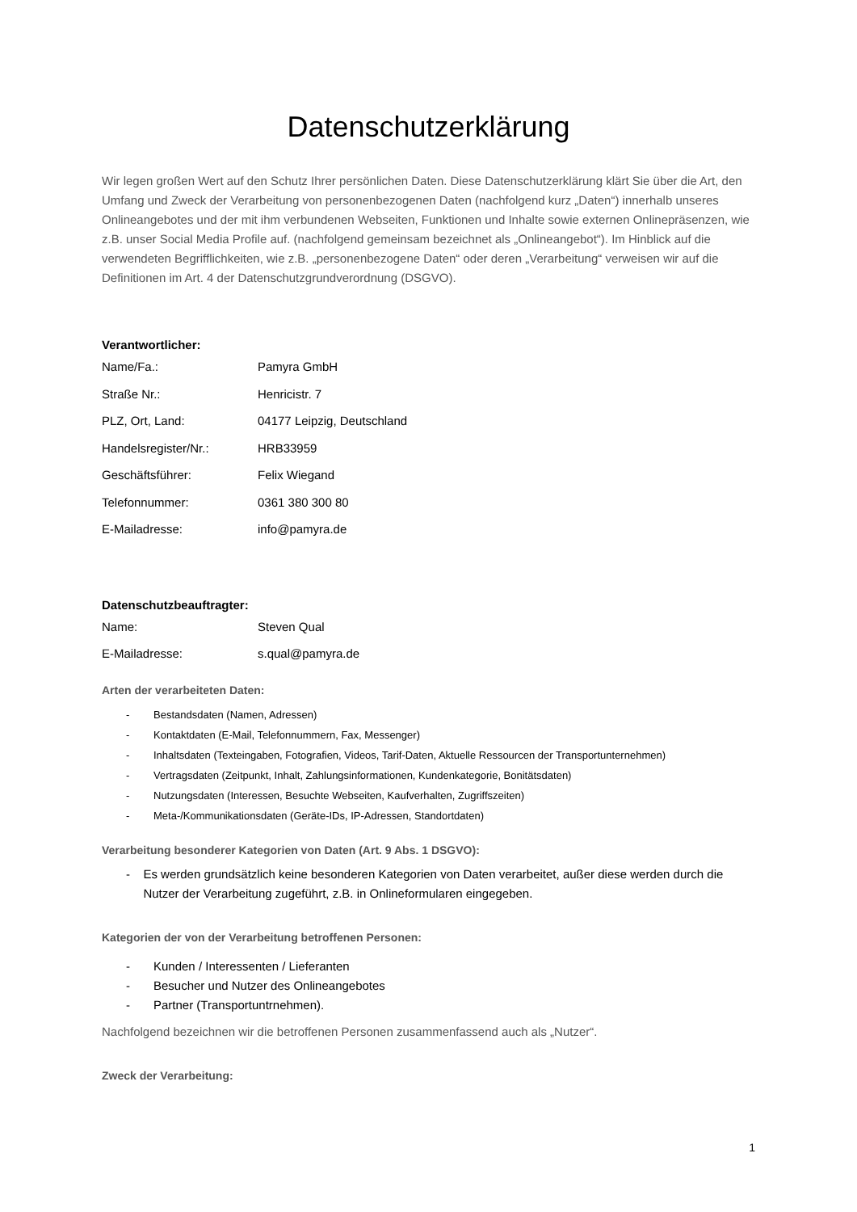Datenschutzerklärung
Wir legen großen Wert auf den Schutz Ihrer persönlichen Daten. Diese Datenschutzerklärung klärt Sie über die Art, den Umfang und Zweck der Verarbeitung von personenbezogenen Daten (nachfolgend kurz „Daten“) innerhalb unseres Onlineangebotes und der mit ihm verbundenen Webseiten, Funktionen und Inhalte sowie externen Onlinepräsenzen, wie z.B. unser Social Media Profile auf. (nachfolgend gemeinsam bezeichnet als „Onlineangebot“). Im Hinblick auf die verwendeten Begrifflichkeiten, wie z.B. „personenbezogene Daten“ oder deren „Verarbeitung“ verweisen wir auf die Definitionen im Art. 4 der Datenschutzgrundverordnung (DSGVO).
Verantwortlicher:
Name/Fa.: Pamyra GmbH
Straße Nr.: Henricistr. 7
PLZ, Ort, Land: 04177 Leipzig, Deutschland
Handelsregister/Nr.: HRB33959
Geschäftsführer: Felix Wiegand
Telefonnummer: 0361 380 300 80
E-Mailadresse: info@pamyra.de
Datenschutzbeauftragter:
Name: Steven Qual
E-Mailadresse: s.qual@pamyra.de
Arten der verarbeiteten Daten:
- Bestandsdaten (Namen, Adressen)
- Kontaktdaten (E-Mail, Telefonnummern, Fax, Messenger)
- Inhaltsdaten (Texteingaben, Fotografien, Videos, Tarif-Daten, Aktuelle Ressourcen der Transportunternehmen)
- Vertragsdaten (Zeitpunkt, Inhalt, Zahlungsinformationen, Kundenkategorie, Bonitätsdaten)
- Nutzungsdaten (Interessen, Besuchte Webseiten, Kaufverhalten, Zugriffszeiten)
- Meta-/Kommunikationsdaten (Geräte-IDs, IP-Adressen, Standortdaten)
Verarbeitung besonderer Kategorien von Daten (Art. 9 Abs. 1 DSGVO):
- Es werden grundsätzlich keine besonderen Kategorien von Daten verarbeitet, außer diese werden durch die Nutzer der Verarbeitung zugeführt, z.B. in Onlineformularen eingegeben.
Kategorien der von der Verarbeitung betroffenen Personen:
- Kunden / Interessenten / Lieferanten
- Besucher und Nutzer des Onlineangebotes
- Partner (Transportuntrnehmen).
Nachfolgend bezeichnen wir die betroffenen Personen zusammenfassend auch als „Nutzer“.
Zweck der Verarbeitung:
1